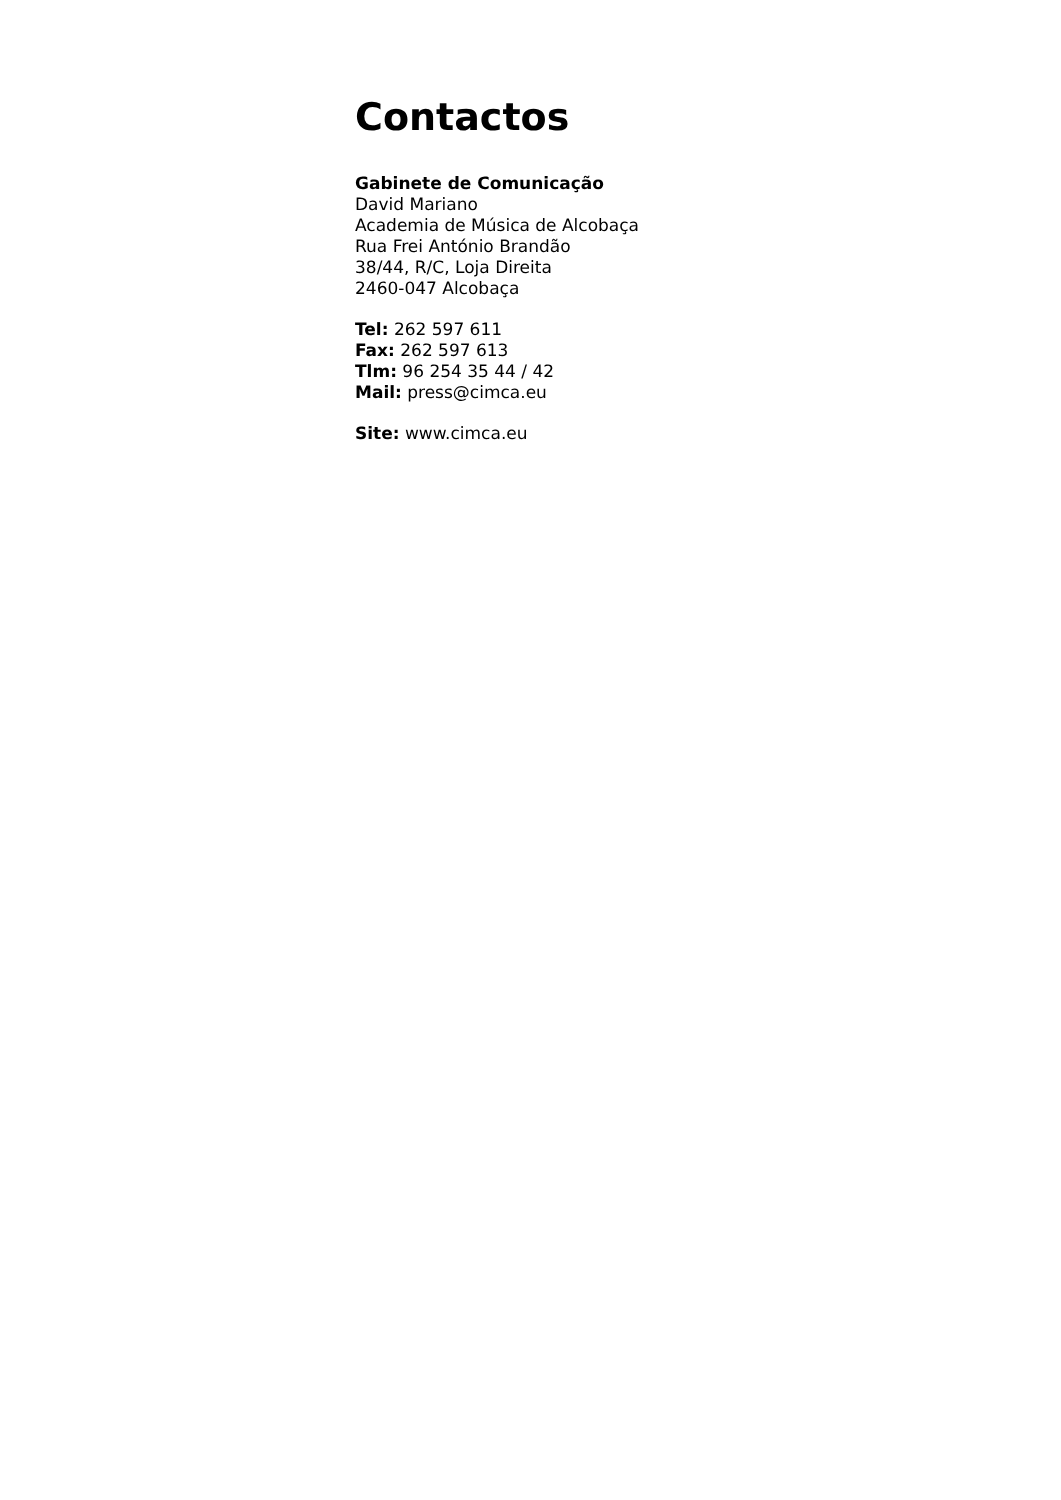Contactos
Gabinete de Comunicação
David Mariano
Academia de Música de Alcobaça
Rua Frei António Brandão
38/44, R/C, Loja Direita
2460-047 Alcobaça
Tel: 262 597 611
Fax: 262 597 613
Tlm: 96 254 35 44 / 42
Mail: press@cimca.eu
Site: www.cimca.eu